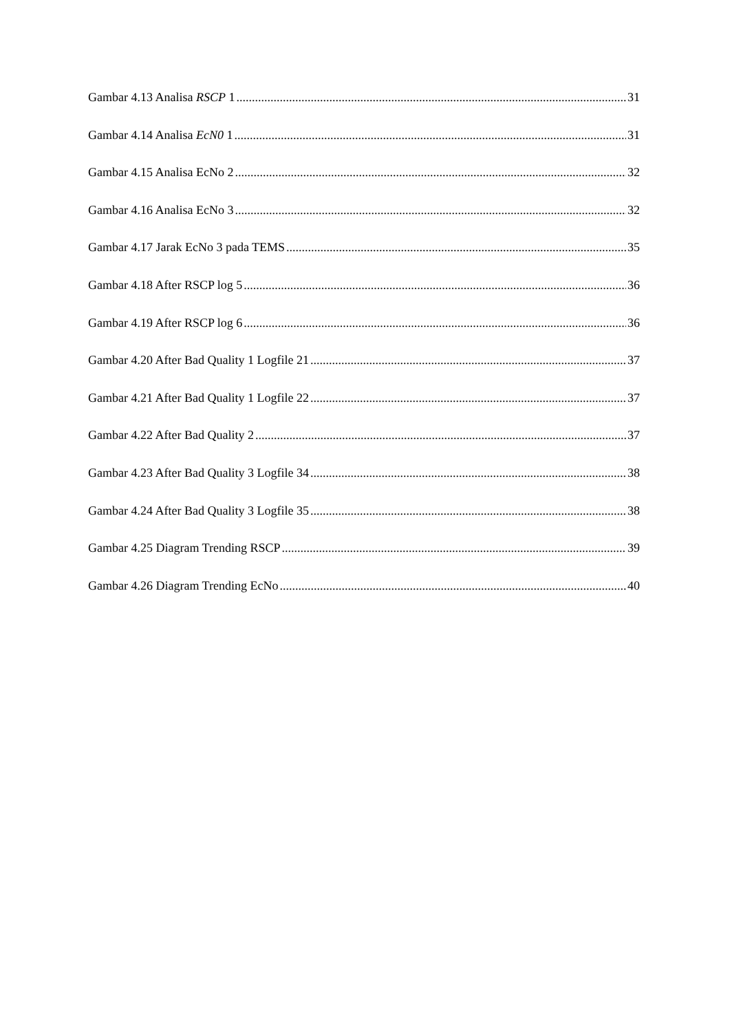Gambar 4.13 Analisa RSCP 1 31
Gambar 4.14 Analisa EcN0 1 31
Gambar 4.15 Analisa EcNo 2 32
Gambar 4.16 Analisa EcNo 3 32
Gambar 4.17 Jarak EcNo 3 pada TEMS 35
Gambar 4.18 After RSCP log 5 36
Gambar 4.19 After RSCP log 6 36
Gambar 4.20 After Bad Quality 1 Logfile 21 37
Gambar 4.21 After Bad Quality 1 Logfile 22 37
Gambar 4.22 After Bad Quality 2 37
Gambar 4.23 After Bad Quality 3 Logfile 34 38
Gambar 4.24 After Bad Quality 3 Logfile 35 38
Gambar 4.25 Diagram Trending RSCP 39
Gambar 4.26 Diagram Trending EcNo 40